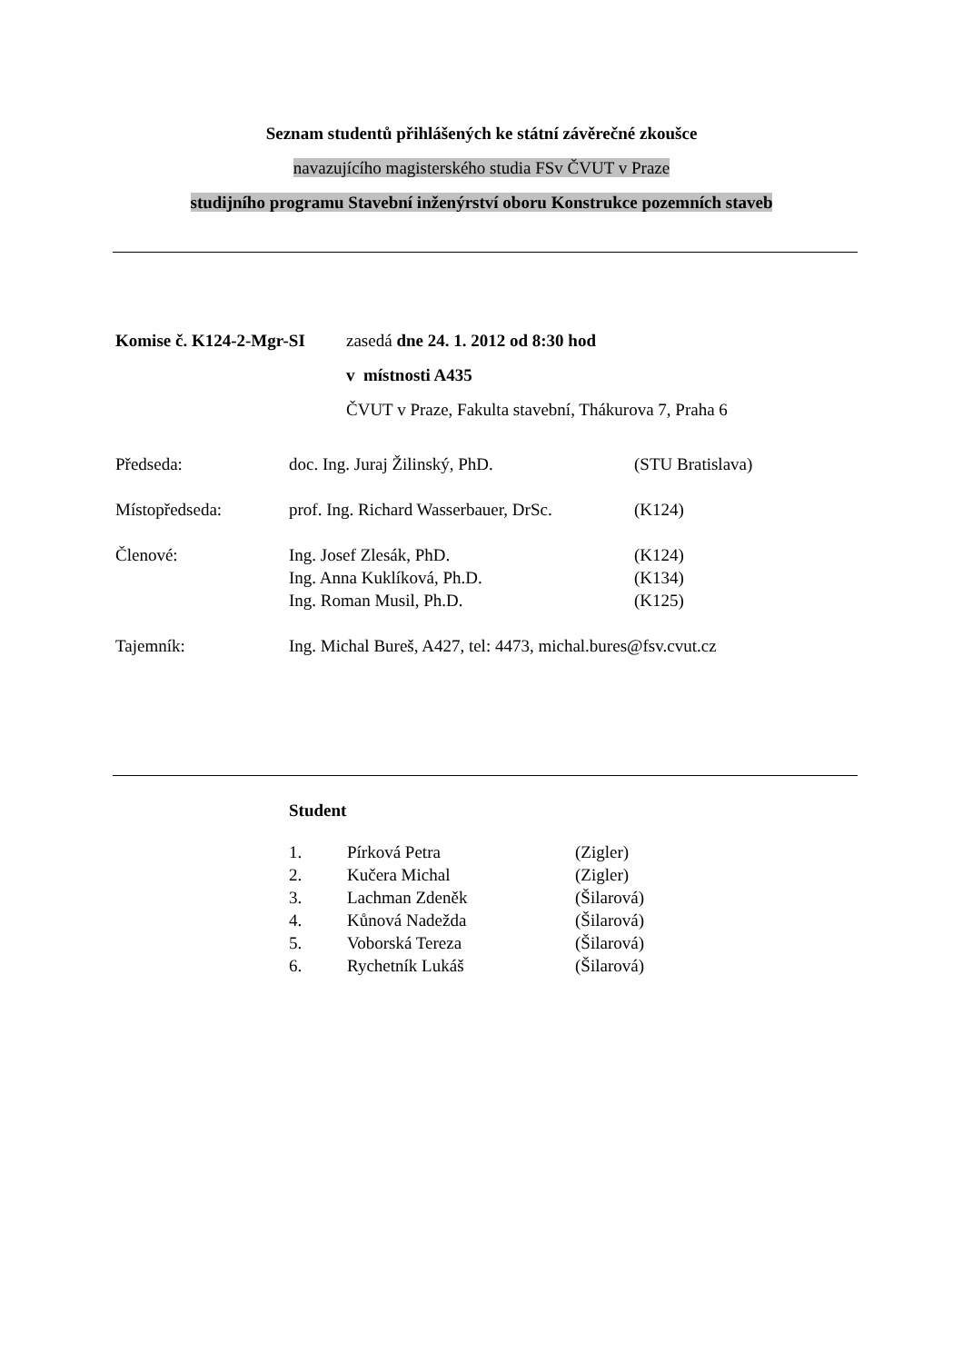Seznam studentů přihlášených ke státní závěrečné zkoušce
navazujícího magisterského studia FSv ČVUT v Praze
studijního programu Stavební inženýrství oboru Konstrukce pozemních staveb
| Komise č. K124-2-Mgr-SI | zasedá dne 24. 1. 2012 od 8:30 hod |
| | v místnosti A435 |
| | ČVUT v Praze, Fakulta stavební, Thákurova 7, Praha 6 |
| Předseda: | doc. Ing. Juraj Žilinský, PhD. | (STU Bratislava) |
| Místopředseda: | prof. Ing. Richard Wasserbauer, DrSc. | (K124) |
| Členové: | Ing. Josef Zlesák, PhD. | (K124) |
| | Ing. Anna Kuklíková, Ph.D. | (K134) |
| | Ing. Roman Musil, Ph.D. | (K125) |
| Tajemník: | Ing. Michal Bureš, A427, tel: 4473, michal.bures@fsv.cvut.cz | |
Student
| 1. | Pírková Petra | (Zigler) |
| 2. | Kučera Michal | (Zigler) |
| 3. | Lachman Zdeněk | (Šilarová) |
| 4. | Kůnová Nadežda | (Šilarová) |
| 5. | Voborská Tereza | (Šilarová) |
| 6. | Rychetník Lukáš | (Šilarová) |